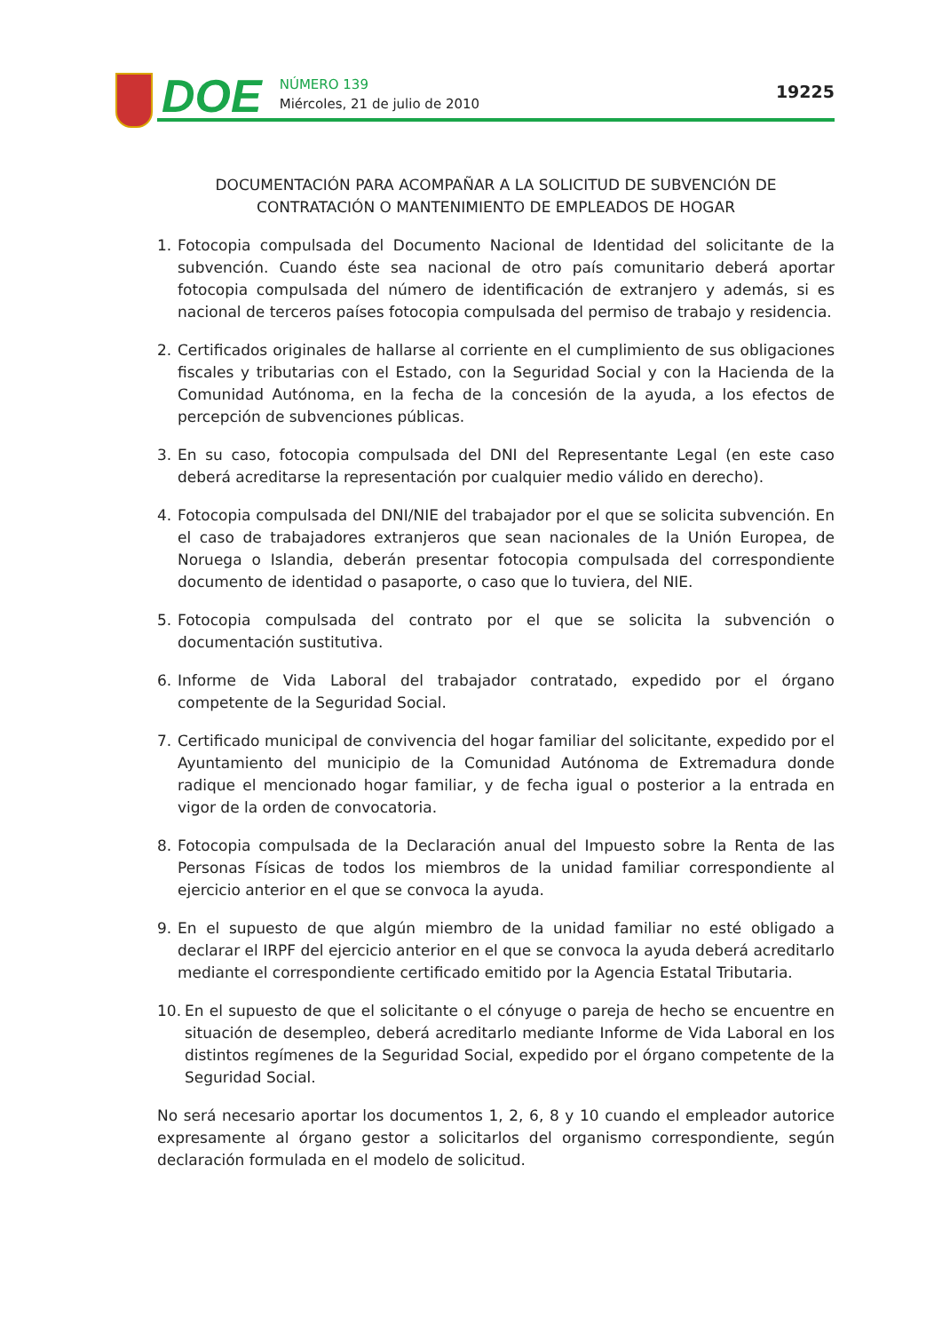DOE
NÚMERO 139
Miércoles, 21 de julio de 2010
19225
DOCUMENTACIÓN PARA ACOMPAÑAR A LA SOLICITUD DE SUBVENCIÓN DE
CONTRATACIÓN O MANTENIMIENTO DE EMPLEADOS DE HOGAR
1. Fotocopia compulsada del Documento Nacional de Identidad del solicitante de la subvención. Cuando éste sea nacional de otro país comunitario deberá aportar fotocopia compulsada del número de identificación de extranjero y además, si es nacional de terceros países fotocopia compulsada del permiso de trabajo y residencia.
2. Certificados originales de hallarse al corriente en el cumplimiento de sus obligaciones fiscales y tributarias con el Estado, con la Seguridad Social y con la Hacienda de la Comunidad Autónoma, en la fecha de la concesión de la ayuda, a los efectos de percepción de subvenciones públicas.
3. En su caso, fotocopia compulsada del DNI del Representante Legal (en este caso deberá acreditarse la representación por cualquier medio válido en derecho).
4. Fotocopia compulsada del DNI/NIE del trabajador por el que se solicita subvención. En el caso de trabajadores extranjeros que sean nacionales de la Unión Europea, de Noruega o Islandia, deberán presentar fotocopia compulsada del correspondiente documento de identidad o pasaporte, o caso que lo tuviera, del NIE.
5. Fotocopia compulsada del contrato por el que se solicita la subvención o documentación sustitutiva.
6. Informe de Vida Laboral del trabajador contratado, expedido por el órgano competente de la Seguridad Social.
7. Certificado municipal de convivencia del hogar familiar del solicitante, expedido por el Ayuntamiento del municipio de la Comunidad Autónoma de Extremadura donde radique el mencionado hogar familiar, y de fecha igual o posterior a la entrada en vigor de la orden de convocatoria.
8. Fotocopia compulsada de la Declaración anual del Impuesto sobre la Renta de las Personas Físicas de todos los miembros de la unidad familiar correspondiente al ejercicio anterior en el que se convoca la ayuda.
9. En el supuesto de que algún miembro de la unidad familiar no esté obligado a declarar el IRPF del ejercicio anterior en el que se convoca la ayuda deberá acreditarlo mediante el correspondiente certificado emitido por la Agencia Estatal Tributaria.
10. En el supuesto de que el solicitante o el cónyuge o pareja de hecho se encuentre en situación de desempleo, deberá acreditarlo mediante Informe de Vida Laboral en los distintos regímenes de la Seguridad Social, expedido por el órgano competente de la Seguridad Social.
No será necesario aportar los documentos 1, 2, 6, 8 y 10 cuando el empleador autorice expresamente al órgano gestor a solicitarlos del organismo correspondiente, según declaración formulada en el modelo de solicitud.